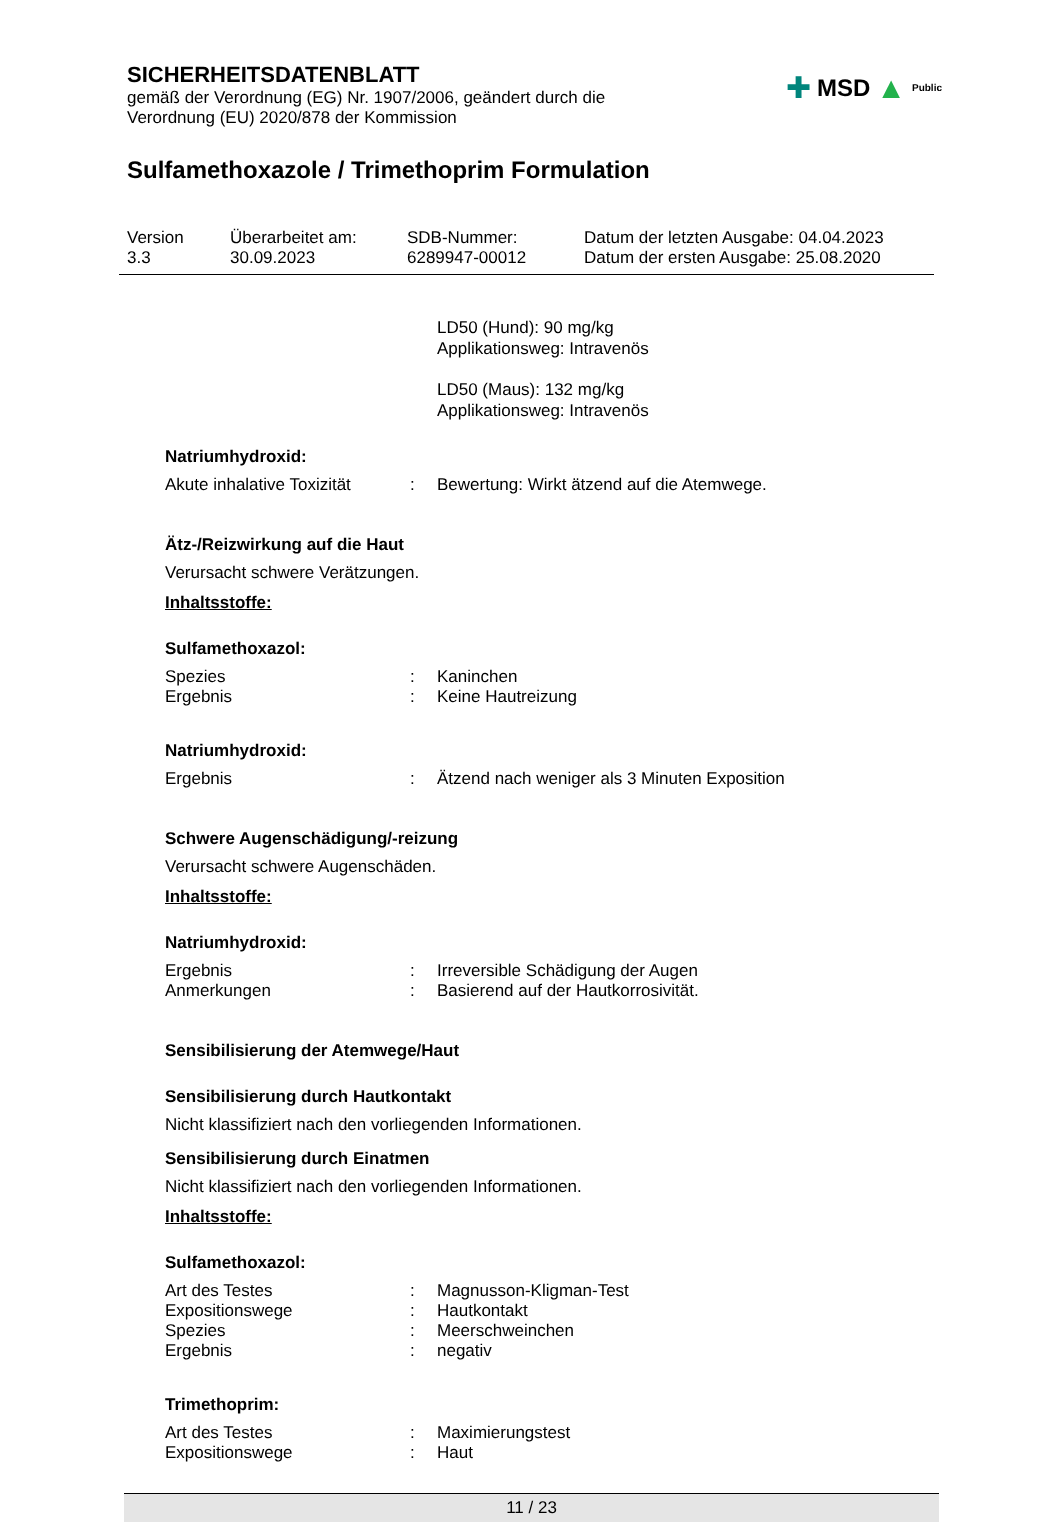SICHERHEITSDATENBLATT
gemäß der Verordnung (EG) Nr. 1907/2006, geändert durch die
Verordnung (EU) 2020/878 der Kommission
✚ MSD ▲ Public
Sulfamethoxazole / Trimethoprim Formulation
| Version 3.3 | Überarbeitet am: 30.09.2023 | SDB-Nummer: 6289947-00012 | Datum der letzten Ausgabe: 04.04.2023 Datum der ersten Ausgabe: 25.08.2020 |
LD50 (Hund): 90 mg/kg
Applikationsweg: Intravenös
LD50 (Maus): 132 mg/kg
Applikationsweg: Intravenös
Natriumhydroxid:
| Akute inhalative Toxizität | : | Bewertung: Wirkt ätzend auf die Atemwege. |
Ätz-/Reizwirkung auf die Haut
Verursacht schwere Verätzungen.
Inhaltsstoffe:
Sulfamethoxazol:
| Spezies | : | Kaninchen |
| Ergebnis | : | Keine Hautreizung |
Natriumhydroxid:
| Ergebnis | : | Ätzend nach weniger als 3 Minuten Exposition |
Schwere Augenschädigung/-reizung
Verursacht schwere Augenschäden.
Inhaltsstoffe:
Natriumhydroxid:
| Ergebnis | : | Irreversible Schädigung der Augen |
| Anmerkungen | : | Basierend auf der Hautkorrosivität. |
Sensibilisierung der Atemwege/Haut
Sensibilisierung durch Hautkontakt
Nicht klassifiziert nach den vorliegenden Informationen.
Sensibilisierung durch Einatmen
Nicht klassifiziert nach den vorliegenden Informationen.
Inhaltsstoffe:
Sulfamethoxazol:
| Art des Testes | : | Magnusson-Kligman-Test |
| Expositionswege | : | Hautkontakt |
| Spezies | : | Meerschweinchen |
| Ergebnis | : | negativ |
Trimethoprim:
| Art des Testes | : | Maximierungstest |
| Expositionswege | : | Haut |
11 / 23